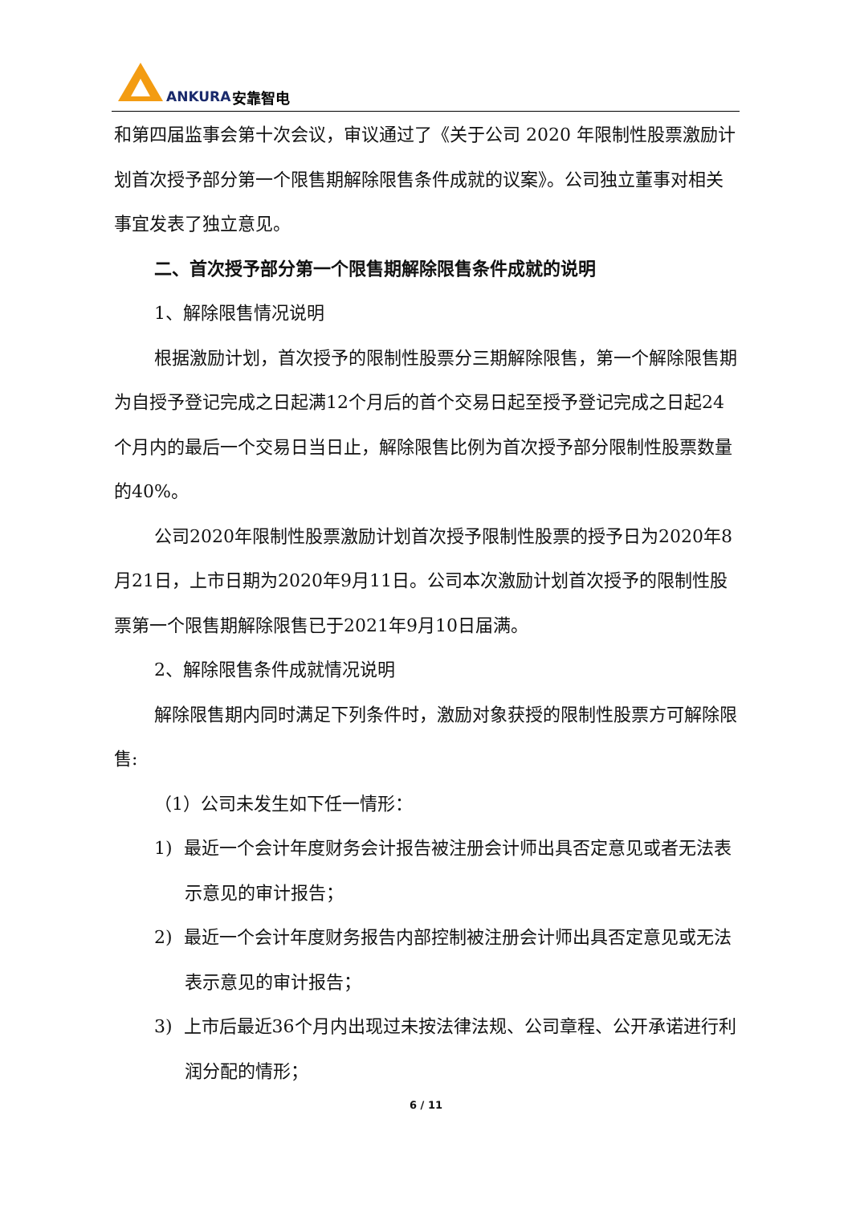ANKURA 安靠智电
和第四届监事会第十次会议，审议通过了《关于公司 2020 年限制性股票激励计划首次授予部分第一个限售期解除限售条件成就的议案》。公司独立董事对相关事宜发表了独立意见。
二、首次授予部分第一个限售期解除限售条件成就的说明
1、解除限售情况说明
根据激励计划，首次授予的限制性股票分三期解除限售，第一个解除限售期为自授予登记完成之日起满12个月后的首个交易日起至授予登记完成之日起24个月内的最后一个交易日当日止，解除限售比例为首次授予部分限制性股票数量的40%。
公司2020年限制性股票激励计划首次授予限制性股票的授予日为2020年8月21日，上市日期为2020年9月11日。公司本次激励计划首次授予的限制性股票第一个限售期解除限售已于2021年9月10日届满。
2、解除限售条件成就情况说明
解除限售期内同时满足下列条件时，激励对象获授的限制性股票方可解除限售:
（1）公司未发生如下任一情形：
1) 最近一个会计年度财务会计报告被注册会计师出具否定意见或者无法表示意见的审计报告；
2) 最近一个会计年度财务报告内部控制被注册会计师出具否定意见或无法表示意见的审计报告；
3) 上市后最近36个月内出现过未按法律法规、公司章程、公开承诺进行利润分配的情形；
6 / 11